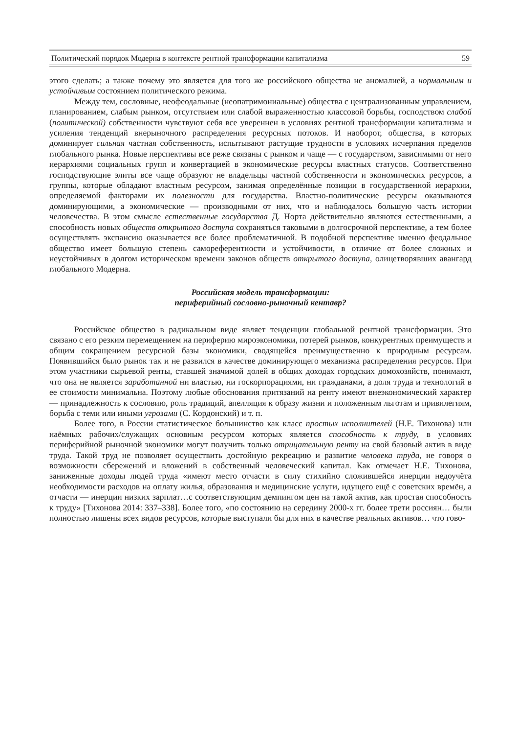Политический порядок Модерна в контексте рентной трансформации капитализма 59
этого сделать; а также почему это является для того же российского общества не аномалией, а нормальным и устойчивым состоянием политического режима.
Между тем, сословные, неофеодальные (неопатримониальные) общества с централизованным управлением, планированием, слабым рынком, отсутствием или слабой выраженностью классовой борьбы, господством слабой (политической) собственности чувствуют себя все увереннен в условиях рентной трансформации капитализма и усиления тенденций внерыночного распределения ресурсных потоков. И наоборот, общества, в которых доминирует сильная частная собственность, испытывают растущие трудности в условиях исчерпания пределов глобального рынка. Новые перспективы все реже связаны с рынком и чаще — с государством, зависимыми от него иерархиями социальных групп и конвертацией в экономические ресурсы властных статусов. Соответственно господствующие элиты все чаще образуют не владельцы частной собственности и экономических ресурсов, а группы, которые обладают властным ресурсом, занимая определённые позиции в государственной иерархии, определяемой факторами их полезности для государства. Властно-политические ресурсы оказываются доминирующими, а экономические — производными от них, что и наблюдалось большую часть истории человечества. В этом смысле естественные государства Д. Норта действительно являются естественными, а способность новых обществ открытого доступа сохраняться таковыми в долгосрочной перспективе, а тем более осуществлять экспансию оказывается все более проблематичной. В подобной перспективе именно феодальное общество имеет большую степень самореферентности и устойчивости, в отличие от более сложных и неустойчивых в долгом историческом времени законов обществ открытого доступа, олицетворявших авангард глобального Модерна.
Российская модель трансформации:
периферийный сословно-рыночный кентавр?
Российское общество в радикальном виде являет тенденции глобальной рентной трансформации. Это связано с его резким перемещением на периферию мироэкономики, потерей рынков, конкурентных преимуществ и общим сокращением ресурсной базы экономики, сводящейся преимущественно к природным ресурсам. Появившийся было рынок так и не развился в качестве доминирующего механизма распределения ресурсов. При этом участники сырьевой ренты, ставшей значимой долей в общих доходах городских домохозяйств, понимают, что она не является заработанной ни властью, ни госкорпорациями, ни гражданами, а доля труда и технологий в ее стоимости минимальна. Поэтому любые обоснования притязаний на ренту имеют внеэкономический характер — принадлежность к сословию, роль традиций, апелляция к образу жизни и положенным льготам и привилегиям, борьба с теми или иными угрозами (С. Кордонский) и т. п.
Более того, в России статистическое большинство как класс простых исполнителей (Н.Е. Тихонова) или наёмных рабочих/служащих основным ресурсом которых является способность к труду, в условиях периферийной рыночной экономики могут получить только отрицательную ренту на свой базовый актив в виде труда. Такой труд не позволяет осуществить достойную рекреацию и развитие человека труда, не говоря о возможности сбережений и вложений в собственный человеческий капитал. Как отмечает Н.Е. Тихонова, заниженные доходы людей труда «имеют место отчасти в силу стихийно сложившейся инерции недоучёта необходимости расходов на оплату жилья, образования и медицинские услуги, идущего ещё с советских времён, а отчасти — инерции низких зарплат…с соответствующим демпингом цен на такой актив, как простая способность к труду» [Тихонова 2014: 337–338]. Более того, «по состоянию на середину 2000-х гг. более трети россиян… были полностью лишены всех видов ресурсов, которые выступали бы для них в качестве реальных активов… что гово-